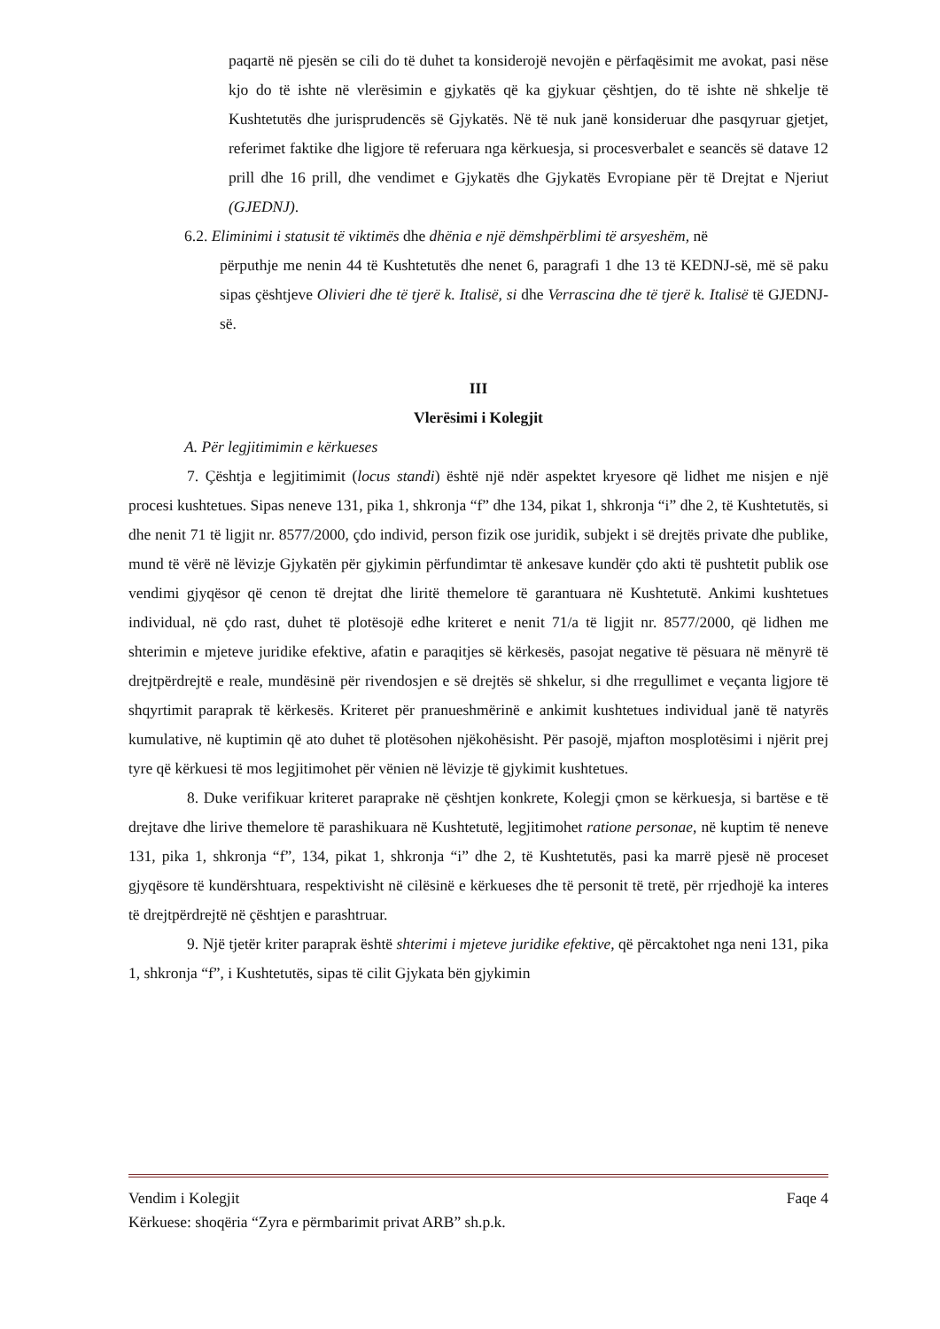paqartë në pjesën se cili do të duhet ta konsiderojë nevojën e përfaqësimit me avokat, pasi nëse kjo do të ishte në vlerësimin e gjykatës që ka gjykuar çështjen, do të ishte në shkelje të Kushtetutës dhe jurisprudencës së Gjykatës. Në të nuk janë konsideruar dhe pasqyruar gjetjet, referimet faktike dhe ligjore të referuara nga kërkuesja, si procesverbalet e seancës së datave 12 prill dhe 16 prill, dhe vendimet e Gjykatës dhe Gjykatës Evropiane për të Drejtat e Njeriut (GJEDNJ).
6.2. Eliminimi i statusit të viktimës dhe dhënia e një dëmshpërblimi të arsyeshëm, në
përputhje me nenin 44 të Kushtetutës dhe nenet 6, paragrafi 1 dhe 13 të KEDNJ-së, më së paku sipas çështjeve Olivieri dhe të tjerë k. Italisë, si dhe Verrascina dhe të tjerë k. Italisë të GJEDNJ-së.
III
Vlerësimi i Kolegjit
A. Për legjitimimin e kërkueses
7. Çështja e legjitimimit (locus standi) është një ndër aspektet kryesore që lidhet me nisjen e një procesi kushtetues. Sipas neneve 131, pika 1, shkronja “f” dhe 134, pikat 1, shkronja “i” dhe 2, të Kushtetutës, si dhe nenit 71 të ligjit nr. 8577/2000, çdo individ, person fizik ose juridik, subjekt i së drejtës private dhe publike, mund të vërë në lëvizje Gjykatën për gjykimin përfundimtar të ankesave kundër çdo akti të pushtetit publik ose vendimi gjyqësor që cenon të drejtat dhe liritë themelore të garantuara në Kushtetutë. Ankimi kushtetues individual, në çdo rast, duhet të plotësojë edhe kriteret e nenit 71/a të ligjit nr. 8577/2000, që lidhen me shterimin e mjeteve juridike efektive, afatin e paraqitjes së kërkesës, pasojat negative të pësuara në mënyrë të drejtpërdrejtë e reale, mundësinë për rivendosjen e së drejtës së shkelur, si dhe rregullimet e veçanta ligjore të shqyrtimit paraprak të kërkesës. Kriteret për pranueshmërinë e ankimit kushtetues individual janë të natyrës kumulative, në kuptimin që ato duhet të plotësohen njëkohësisht. Për pasojë, mjafton mosplotësimi i njërit prej tyre që kërkuesi të mos legjitimohet për vënien në lëvizje të gjykimit kushtetues.
8. Duke verifikuar kriteret paraprake në çështjen konkrete, Kolegji çmon se kërkuesja, si bartëse e të drejtave dhe lirive themelore të parashikuara në Kushtetutë, legjitimohet ratione personae, në kuptim të neneve 131, pika 1, shkronja “f”, 134, pikat 1, shkronja “i” dhe 2, të Kushtetutës, pasi ka marrë pjesë në proceset gjyqësore të kundërshtuara, respektivisht në cilësinë e kërkueses dhe të personit të tretë, për rrjedhojë ka interes të drejtpërdrejtë në çështjen e parashtruar.
9. Një tjetër kriter paraprak është shterimi i mjeteve juridike efektive, që përcaktohet nga neni 131, pika 1, shkronja “f”, i Kushtetutës, sipas të cilit Gjykata bën gjykimin
Vendim i Kolegjit Faqe 4
Kërkuese: shoqëria “Zyra e përmbarimit privat ARB” sh.p.k.